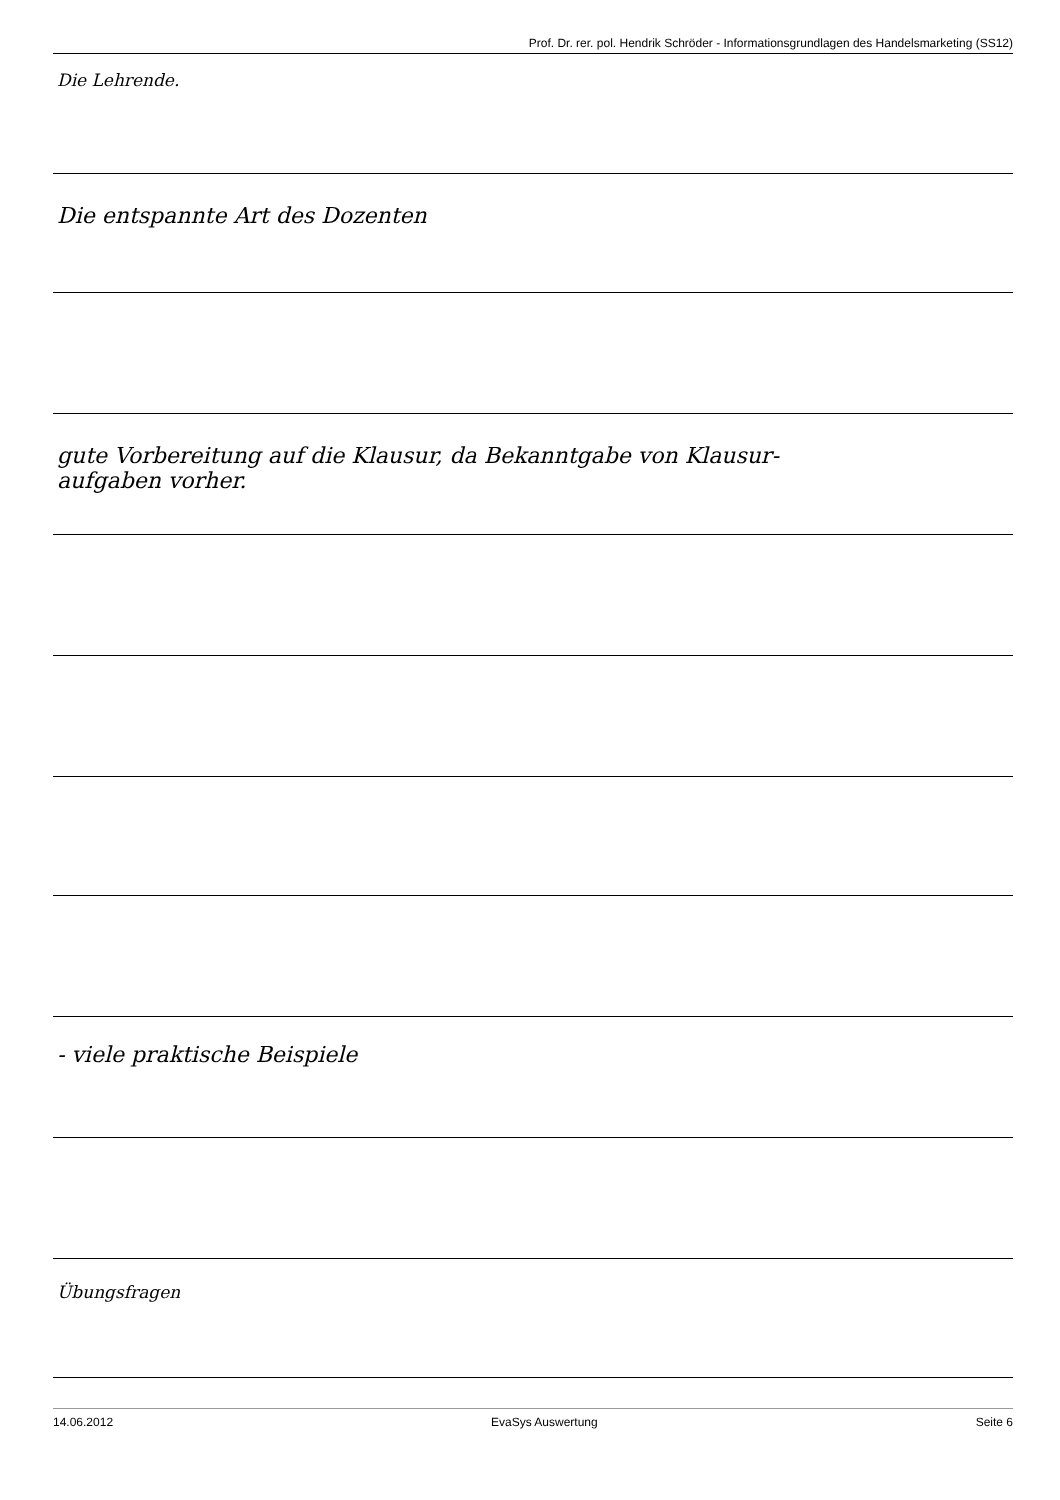Prof. Dr. rer. pol. Hendrik Schröder - Informationsgrundlagen des Handelsmarketing (SS12)
Die Lehrende.
Die entspannte Art des Dozenten
gute Vorbereitung auf die Klausur, da Bekanntgabe von Klausur-
aufgaben vorher.
- viele praktische Beispiele
Übungsfragen
14.06.2012 EvaSys Auswertung Seite 6